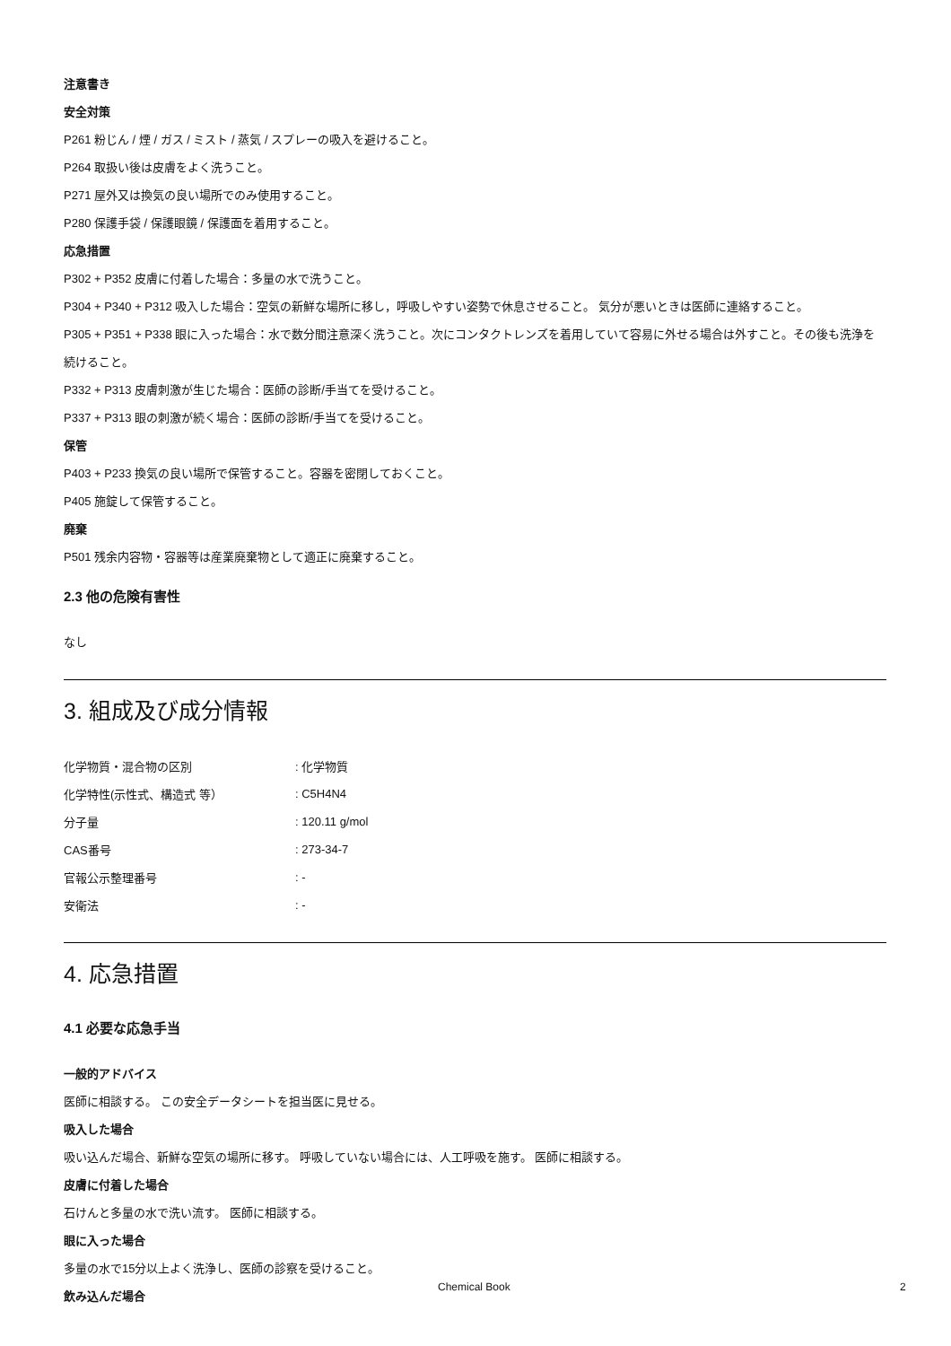注意書き
安全対策
P261 粉じん / 煙 / ガス / ミスト / 蒸気 / スプレーの吸入を避けること。
P264 取扱い後は皮膚をよく洗うこと。
P271 屋外又は換気の良い場所でのみ使用すること。
P280 保護手袋 / 保護眼鏡 / 保護面を着用すること。
応急措置
P302 + P352 皮膚に付着した場合：多量の水で洗うこと。
P304 + P340 + P312 吸入した場合：空気の新鮮な場所に移し，呼吸しやすい姿勢で休息させること。 気分が悪いときは医師に連絡すること。
P305 + P351 + P338 眼に入った場合：水で数分間注意深く洗うこと。次にコンタクトレンズを着用していて容易に外せる場合は外すこと。その後も洗浄を続けること。
P332 + P313 皮膚刺激が生じた場合：医師の診断/手当てを受けること。
P337 + P313 眼の刺激が続く場合：医師の診断/手当てを受けること。
保管
P403 + P233 換気の良い場所で保管すること。容器を密閉しておくこと。
P405 施錠して保管すること。
廃棄
P501 残余内容物・容器等は産業廃棄物として適正に廃棄すること。
2.3 他の危険有害性
なし
3. 組成及び成分情報
| 化学物質・混合物の区別 | : 化学物質 |
| 化学特性(示性式、構造式 等） | : C5H4N4 |
| 分子量 | : 120.11 g/mol |
| CAS番号 | : 273-34-7 |
| 官報公示整理番号 | : - |
| 安衛法 | : - |
4. 応急措置
4.1 必要な応急手当
一般的アドバイス
医師に相談する。 この安全データシートを担当医に見せる。
吸入した場合
吸い込んだ場合、新鮮な空気の場所に移す。 呼吸していない場合には、人工呼吸を施す。 医師に相談する。
皮膚に付着した場合
石けんと多量の水で洗い流す。 医師に相談する。
眼に入った場合
多量の水で15分以上よく洗浄し、医師の診察を受けること。
飲み込んだ場合
Chemical Book 2